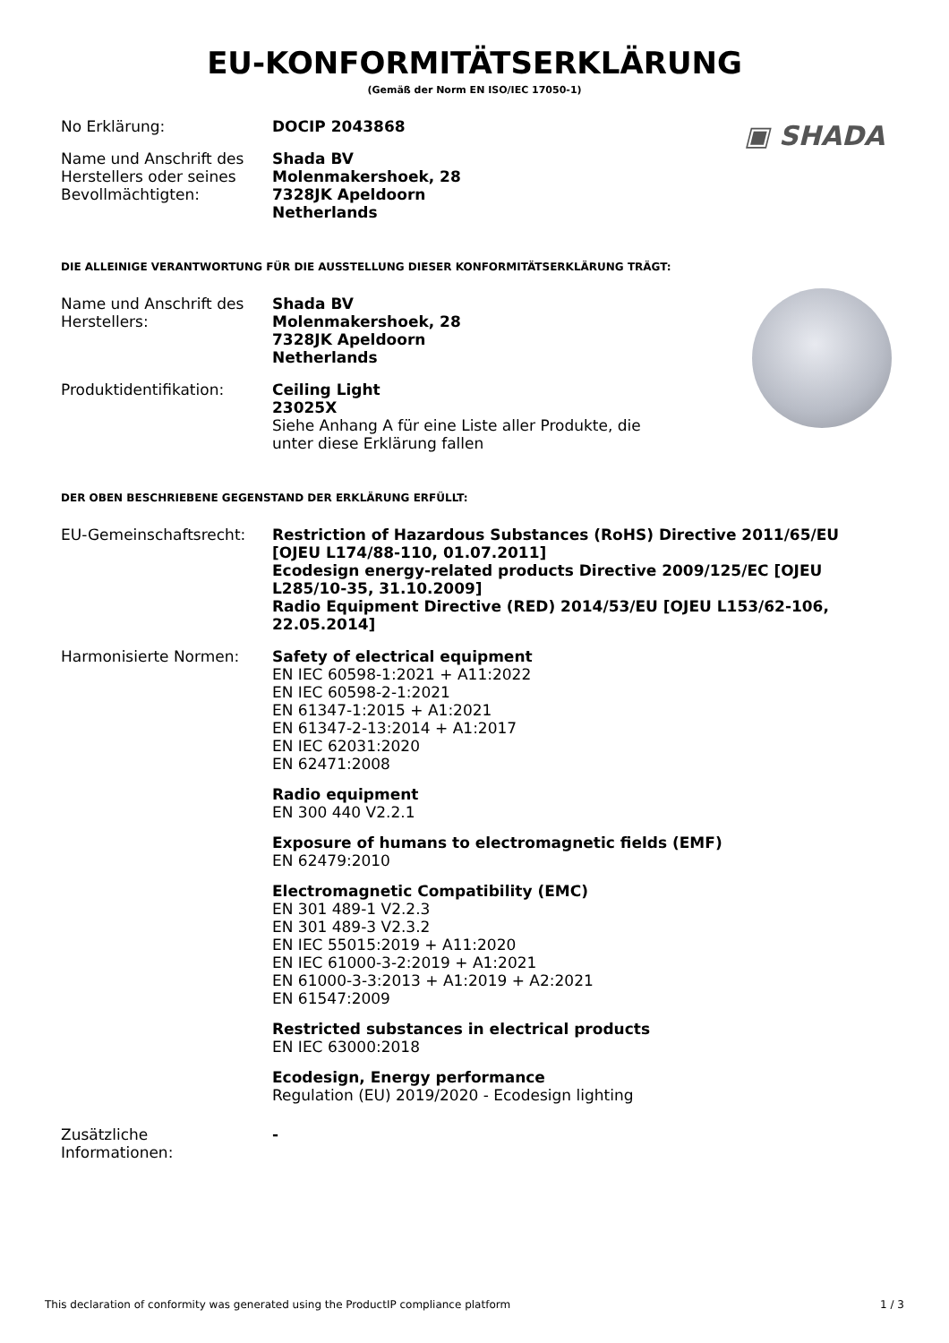EU-KONFORMITÄTSERKLÄRUNG
(Gemäß der Norm EN ISO/IEC 17050-1)
▣ SHADA
No Erklärung: DOCIP 2043868
Name und Anschrift des Herstellers oder seines Bevollmächtigten:
Shada BV
Molenmakershoek, 28
7328JK Apeldoorn
Netherlands
DIE ALLEINIGE VERANTWORTUNG FÜR DIE AUSSTELLUNG DIESER KONFORMITÄTSERKLÄRUNG TRÄGT:
Name und Anschrift des Herstellers:
Shada BV
Molenmakershoek, 28
7328JK Apeldoorn
Netherlands
Produktidentifikation: Ceiling Light
23025X
Siehe Anhang A für eine Liste aller Produkte, die
unter diese Erklärung fallen
DER OBEN BESCHRIEBENE GEGENSTAND DER ERKLÄRUNG ERFÜLLT:
EU-Gemeinschaftsrecht: Restriction of Hazardous Substances (RoHS) Directive 2011/65/EU [OJEU L174/88-110, 01.07.2011]
Ecodesign energy-related products Directive 2009/125/EC [OJEU L285/10-35, 31.10.2009]
Radio Equipment Directive (RED) 2014/53/EU [OJEU L153/62-106, 22.05.2014]
Harmonisierte Normen: Safety of electrical equipment
EN IEC 60598-1:2021 + A11:2022
EN IEC 60598-2-1:2021
EN 61347-1:2015 + A1:2021
EN 61347-2-13:2014 + A1:2017
EN IEC 62031:2020
EN 62471:2008
Radio equipment
EN 300 440 V2.2.1
Exposure of humans to electromagnetic fields (EMF)
EN 62479:2010
Electromagnetic Compatibility (EMC)
EN 301 489-1 V2.2.3
EN 301 489-3 V2.3.2
EN IEC 55015:2019 + A11:2020
EN IEC 61000-3-2:2019 + A1:2021
EN 61000-3-3:2013 + A1:2019 + A2:2021
EN 61547:2009
Restricted substances in electrical products
EN IEC 63000:2018
Ecodesign, Energy performance
Regulation (EU) 2019/2020 - Ecodesign lighting
Zusätzliche
Informationen:
-
This declaration of conformity was generated using the ProductIP compliance platform 1 / 3